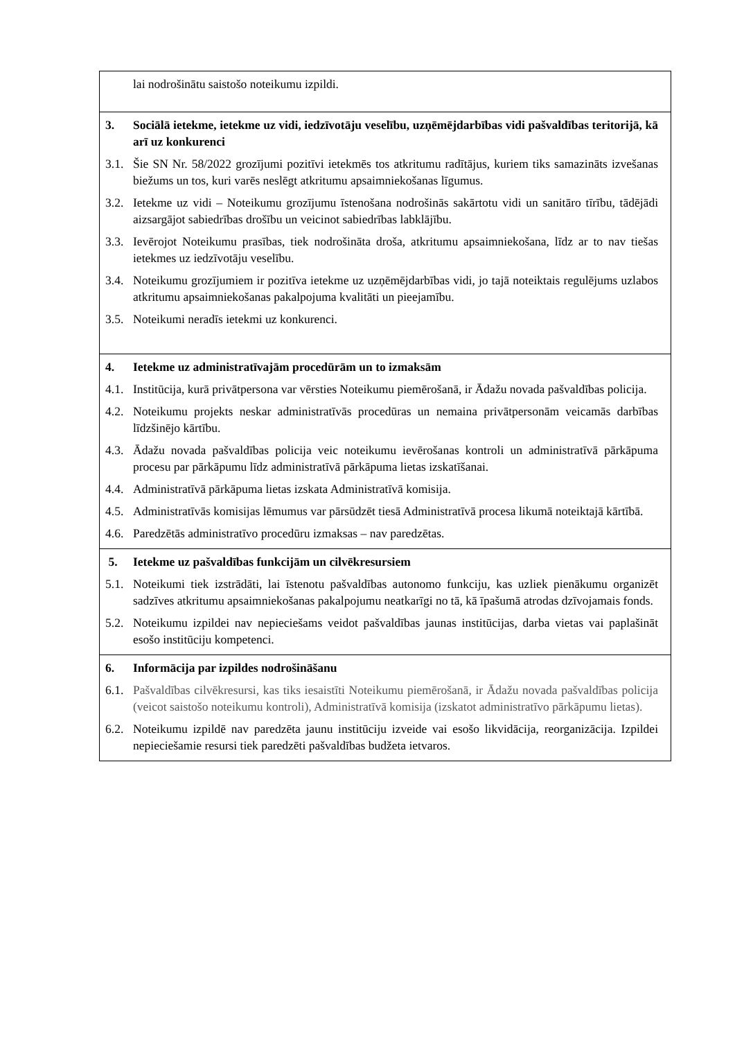| lai nodrošinātu saistošo noteikumu izpildi. |
| 3. Sociālā ietekme, ietekme uz vidi, iedzīvotāju veselību, uzņēmējdarbības vidi pašvaldības teritorijā, kā arī uz konkurenci 3.1. Šie SN Nr. 58/2022 grozījumi pozitīvi ietekmēs tos atkritumu radītājus, kuriem tiks samazināts izvešanas biežums un tos, kuri varēs neslēgt atkritumu apsaimniekošanas līgumus. 3.2. Ietekme uz vidi – Noteikumu grozījumu īstenošana nodrošinās sakārtotu vidi un sanitāro tīrību, tādējādi aizsargājot sabiedrības drošību un veicinot sabiedrības labklājību. 3.3. Ievērojot Noteikumu prasības, tiek nodrošināta droša, atkritumu apsaimniekošana, līdz ar to nav tiešas ietekmes uz iedzīvotāju veselību. 3.4. Noteikumu grozījumiem ir pozitīva ietekme uz uzņēmējdarbības vidi, jo tajā noteiktais regulējums uzlabos atkritumu apsaimniekošanas pakalpojuma kvalitāti un pieejamību. 3.5. Noteikumi neradīs ietekmi uz konkurenci. |
| 4. Ietekme uz administratīvajām procedūrām un to izmaksām 4.1. Institūcija, kurā privātpersona var vērsties Noteikumu piemērošanā, ir Ādažu novada pašvaldības policija. 4.2. Noteikumu projekts neskar administratīvās procedūras un nemaina privātpersonām veicamās darbības līdzšinējo kārtību. 4.3. Ādažu novada pašvaldības policija veic noteikumu ievērošanas kontroli un administratīvā pārkāpuma procesu par pārkāpumu līdz administratīvā pārkāpuma lietas izskatīšanai. 4.4. Administratīvā pārkāpuma lietas izskata Administratīvā komisija. 4.5. Administratīvās komisijas lēmumus var pārsūdzēt tiesā Administratīvā procesa likumā noteiktajā kārtībā. 4.6. Paredzētās administratīvo procedūru izmaksas – nav paredzētas. |
| 5. Ietekme uz pašvaldības funkcijām un cilvēkresursiem 5.1. Noteikumi tiek izstrādāti, lai īstenotu pašvaldības autonomo funkciju, kas uzliek pienākumu organizēt sadzīves atkritumu apsaimniekošanas pakalpojumu neatkarīgi no tā, kā īpašumā atrodas dzīvojamais fonds. 5.2. Noteikumu izpildei nav nepieciešams veidot pašvaldības jaunas institūcijas, darba vietas vai paplašināt esošo institūciju kompetenci. |
| 6. Informācija par izpildes nodrošināšanu 6.1. Pašvaldības cilvēkresursi, kas tiks iesaistīti Noteikumu piemērošanā, ir Ādažu novada pašvaldības policija (veicot saistošo noteikumu kontroli), Administratīvā komisija (izskatot administratīvo pārkāpumu lietas). 6.2. Noteikumu izpildē nav paredzēta jaunu institūciju izveide vai esošo likvidācija, reorganizācija. Izpildei nepieciešamie resursi tiek paredzēti pašvaldības budžeta ietvaros. |